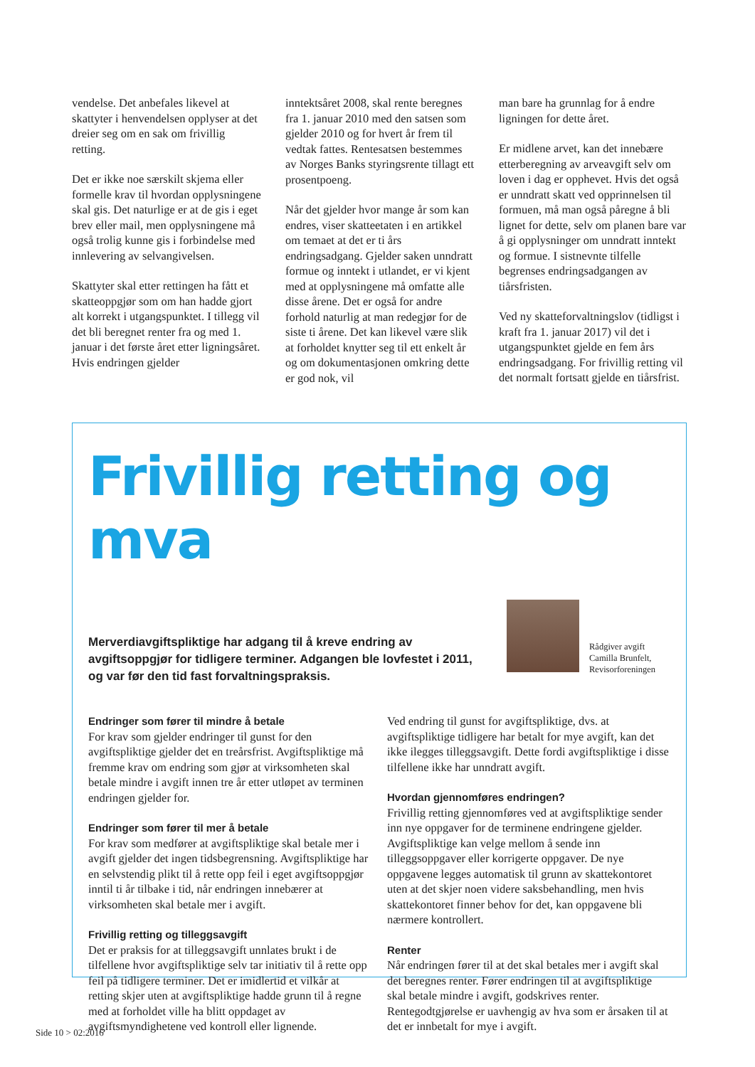vendelse. Det anbefales likevel at skattyter i henvendelsen opplyser at det dreier seg om en sak om frivillig retting.
Det er ikke noe særskilt skjema eller formelle krav til hvordan opplysningene skal gis. Det naturlige er at de gis i eget brev eller mail, men opplysningene må også trolig kunne gis i forbindelse med innlevering av selvangivelsen.
Skattyter skal etter rettingen ha fått et skatteoppgjør som om han hadde gjort alt korrekt i utgangspunktet. I tillegg vil det bli beregnet renter fra og med 1. januar i det første året etter ligningsåret. Hvis endringen gjelder
inntektsåret 2008, skal rente beregnes fra 1. januar 2010 med den satsen som gjelder 2010 og for hvert år frem til vedtak fattes. Rentesatsen bestemmes av Norges Banks styringsrente tillagt ett prosentpoeng.
Når det gjelder hvor mange år som kan endres, viser skatteetaten i en artikkel om temaet at det er ti års endringsadgang. Gjelder saken unndratt formue og inntekt i utlandet, er vi kjent med at opplysningene må omfatte alle disse årene. Det er også for andre forhold naturlig at man redegjør for de siste ti årene. Det kan likevel være slik at forholdet knytter seg til ett enkelt år og om dokumentasjonen omkring dette er god nok, vil
man bare ha grunnlag for å endre ligningen for dette året.
Er midlene arvet, kan det innebære etterberegning av arveavgift selv om loven i dag er opphevet. Hvis det også er unndratt skatt ved opprinnelsen til formuen, må man også påregne å bli lignet for dette, selv om planen bare var å gi opplysninger om unndratt inntekt og formue. I sistnevnte tilfelle begrenses endringsadgangen av tiårsfristen.
Ved ny skatteforvaltningslov (tidligst i kraft fra 1. januar 2017) vil det i utgangspunktet gjelde en fem års endringsadgang. For frivillig retting vil det normalt fortsatt gjelde en tiårsfrist.
Frivillig retting og mva
Merverdiavgiftspliktige har adgang til å kreve endring av avgiftsoppgjør for tidligere terminer. Adgangen ble lovfestet i 2011, og var før den tid fast forvaltningspraksis.
Rådgiver avgift
Camilla Brunfelt,
Revisorforeningen
Endringer som fører til mindre å betale
For krav som gjelder endringer til gunst for den avgiftspliktige gjelder det en treårsfrist. Avgiftspliktige må fremme krav om endring som gjør at virksomheten skal betale mindre i avgift innen tre år etter utløpet av terminen endringen gjelder for.
Endringer som fører til mer å betale
For krav som medfører at avgiftspliktige skal betale mer i avgift gjelder det ingen tidsbegrensning. Avgiftspliktige har en selvstendig plikt til å rette opp feil i eget avgiftsoppgjør inntil ti år tilbake i tid, når endringen innebærer at virksomheten skal betale mer i avgift.
Frivillig retting og tilleggsavgift
Det er praksis for at tilleggsavgift unnlates brukt i de tilfellene hvor avgiftspliktige selv tar initiativ til å rette opp feil på tidligere terminer. Det er imidlertid et vilkår at retting skjer uten at avgiftspliktige hadde grunn til å regne med at forholdet ville ha blitt oppdaget av avgiftsmyndighetene ved kontroll eller lignende.
Ved endring til gunst for avgiftspliktige, dvs. at avgiftspliktige tidligere har betalt for mye avgift, kan det ikke ilegges tilleggsavgift. Dette fordi avgiftspliktige i disse tilfellene ikke har unndratt avgift.
Hvordan gjennomføres endringen?
Frivillig retting gjennomføres ved at avgiftspliktige sender inn nye oppgaver for de terminene endringene gjelder. Avgiftspliktige kan velge mellom å sende inn tilleggsoppgaver eller korrigerte oppgaver. De nye oppgavene legges automatisk til grunn av skattekontoret uten at det skjer noen videre saksbehandling, men hvis skattekontoret finner behov for det, kan oppgavene bli nærmere kontrollert.
Renter
Når endringen fører til at det skal betales mer i avgift skal det beregnes renter. Fører endringen til at avgiftspliktige skal betale mindre i avgift, godskrives renter. Rentegodtgjørelse er uavhengig av hva som er årsaken til at det er innbetalt for mye i avgift.
Side 10 > 02:2016